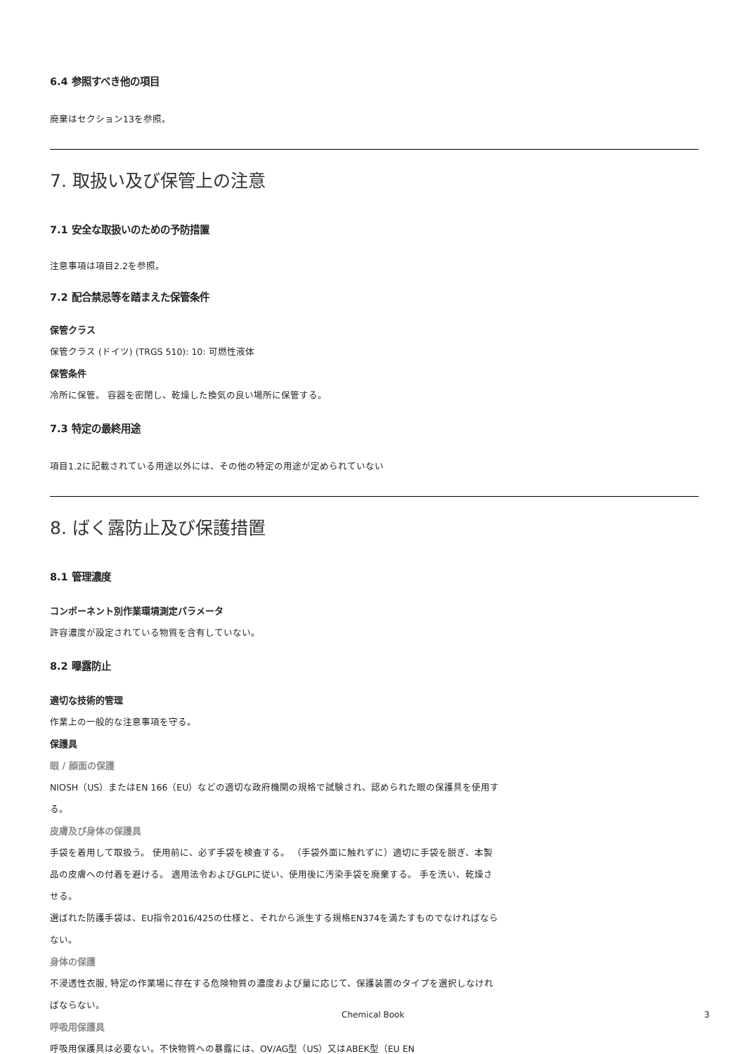6.4 参照すべき他の項目
廃棄はセクション13を参照。
7. 取扱い及び保管上の注意
7.1 安全な取扱いのための予防措置
注意事項は項目2.2を参照。
7.2 配合禁忌等を踏まえた保管条件
保管クラス
保管クラス (ドイツ) (TRGS 510): 10: 可燃性液体
保管条件
冷所に保管。 容器を密閉し、乾燥した換気の良い場所に保管する。
7.3 特定の最終用途
項目1.2に記載されている用途以外には、その他の特定の用途が定められていない
8. ばく露防止及び保護措置
8.1 管理濃度
コンポーネント別作業環境測定パラメータ
許容濃度が設定されている物質を含有していない。
8.2 曝露防止
適切な技術的管理
作業上の一般的な注意事項を守る。
保護具
眼 / 顔面の保護
NIOSH（US）またはEN 166（EU）などの適切な政府機関の規格で試験され、認められた眼の保護具を使用する。
皮膚及び身体の保護具
手袋を着用して取扱う。 使用前に、必ず手袋を検査する。 （手袋外面に触れずに）適切に手袋を脱ぎ、本製品の皮膚への付着を避ける。 適用法令およびGLPに従い、使用後に汚染手袋を廃棄する。 手を洗い、乾燥させる。
選ばれた防護手袋は、EU指令2016/425の仕様と、それから派生する規格EN374を満たすものでなければならない。
身体の保護
不浸透性衣服, 特定の作業場に存在する危険物質の濃度および量に応じて、保護装置のタイプを選択しなければならない。
呼吸用保護具
呼吸用保護具は必要ない。不快物質への暴露には、OV/AG型（US）又はABEK型（EU EN
Chemical Book 3